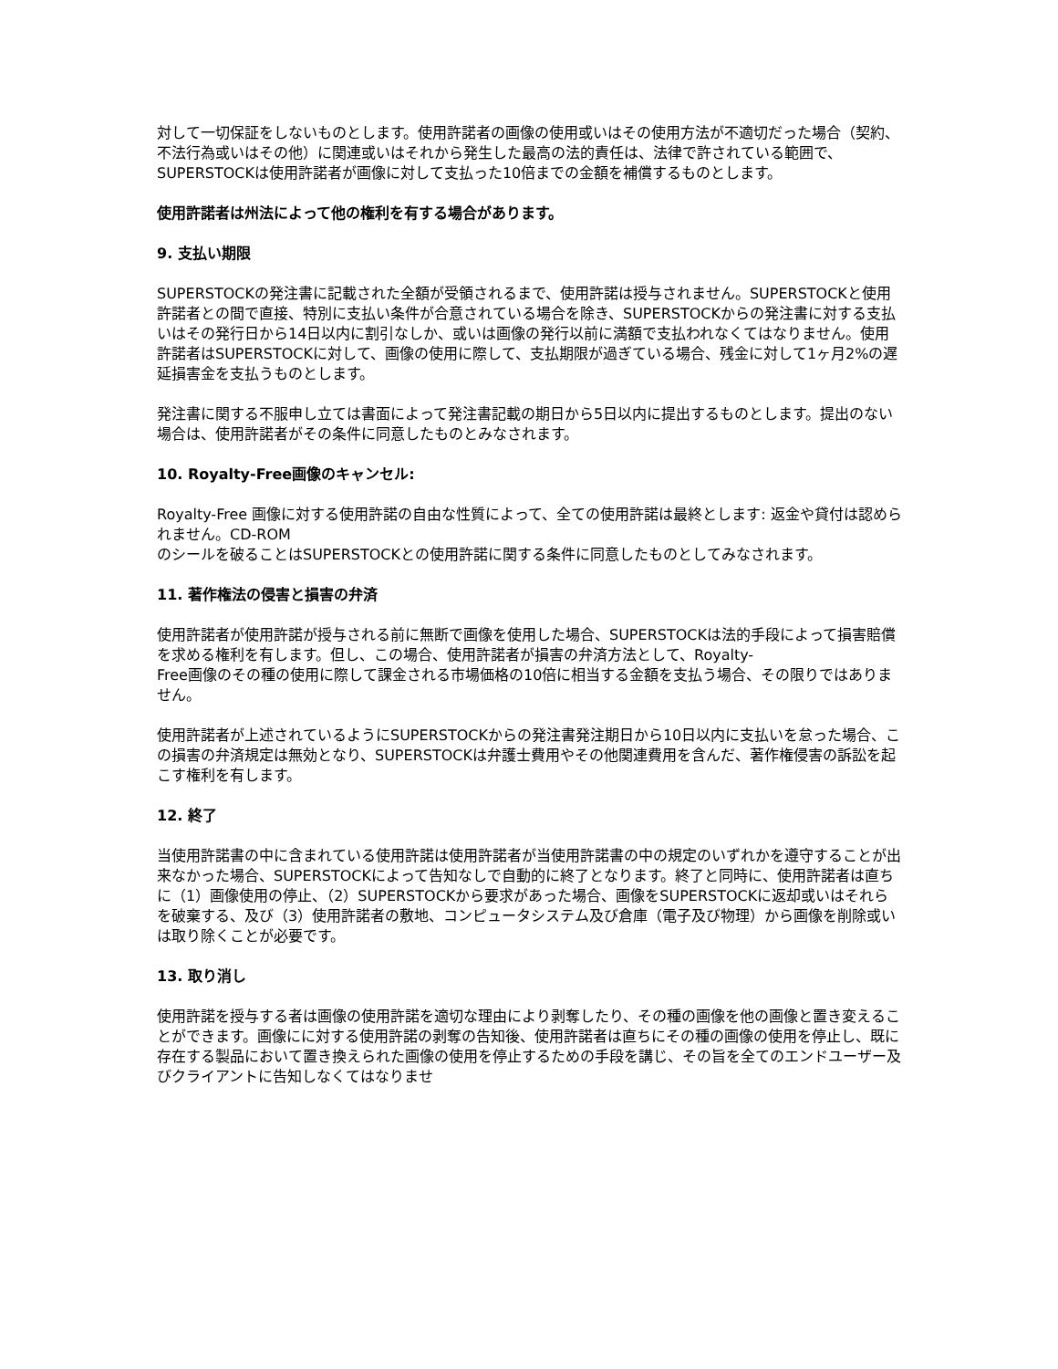対して一切保証をしないものとします。使用許諾者の画像の使用或いはその使用方法が不適切だった場合（契約、不法行為或いはその他）に関連或いはそれから発生した最高の法的責任は、法律で許されている範囲で、SUPERSTOCKは使用許諾者が画像に対して支払った10倍までの金額を補償するものとします。
使用許諾者は州法によって他の権利を有する場合があります。
9. 支払い期限
SUPERSTOCKの発注書に記載された全額が受領されるまで、使用許諾は授与されません。SUPERSTOCKと使用許諾者との間で直接、特別に支払い条件が合意されている場合を除き、SUPERSTOCKからの発注書に対する支払いはその発行日から14日以内に割引なしか、或いは画像の発行以前に満額で支払われなくてはなりません。使用許諾者はSUPERSTOCKに対して、画像の使用に際して、支払期限が過ぎている場合、残金に対して1ヶ月2%の遅延損害金を支払うものとします。
発注書に関する不服申し立ては書面によって発注書記載の期日から5日以内に提出するものとします。提出のない場合は、使用許諾者がその条件に同意したものとみなされます。
10. Royalty-Free画像のキャンセル:
Royalty-Free 画像に対する使用許諾の自由な性質によって、全ての使用許諾は最終とします: 返金や貸付は認められません。CD-ROM
のシールを破ることはSUPERSTOCKとの使用許諾に関する条件に同意したものとしてみなされます。
11. 著作権法の侵害と損害の弁済
使用許諾者が使用許諾が授与される前に無断で画像を使用した場合、SUPERSTOCKは法的手段によって損害賠償を求める権利を有します。但し、この場合、使用許諾者が損害の弁済方法として、Royalty-
Free画像のその種の使用に際して課金される市場価格の10倍に相当する金額を支払う場合、その限りではありません。
使用許諾者が上述されているようにSUPERSTOCKからの発注書発注期日から10日以内に支払いを怠った場合、この損害の弁済規定は無効となり、SUPERSTOCKは弁護士費用やその他関連費用を含んだ、著作権侵害の訴訟を起こす権利を有します。
12. 終了
当使用許諾書の中に含まれている使用許諾は使用許諾者が当使用許諾書の中の規定のいずれかを遵守することが出来なかった場合、SUPERSTOCKによって告知なしで自動的に終了となります。終了と同時に、使用許諾者は直ちに（1）画像使用の停止、（2）SUPERSTOCKから要求があった場合、画像をSUPERSTOCKに返却或いはそれらを破棄する、及び（3）使用許諾者の敷地、コンピュータシステム及び倉庫（電子及び物理）から画像を削除或いは取り除くことが必要です。
13. 取り消し
使用許諾を授与する者は画像の使用許諾を適切な理由により剥奪したり、その種の画像を他の画像と置き変えることができます。画像にに対する使用許諾の剥奪の告知後、使用許諾者は直ちにその種の画像の使用を停止し、既に存在する製品において置き換えられた画像の使用を停止するための手段を講じ、その旨を全てのエンドユーザー及びクライアントに告知しなくてはなりませ